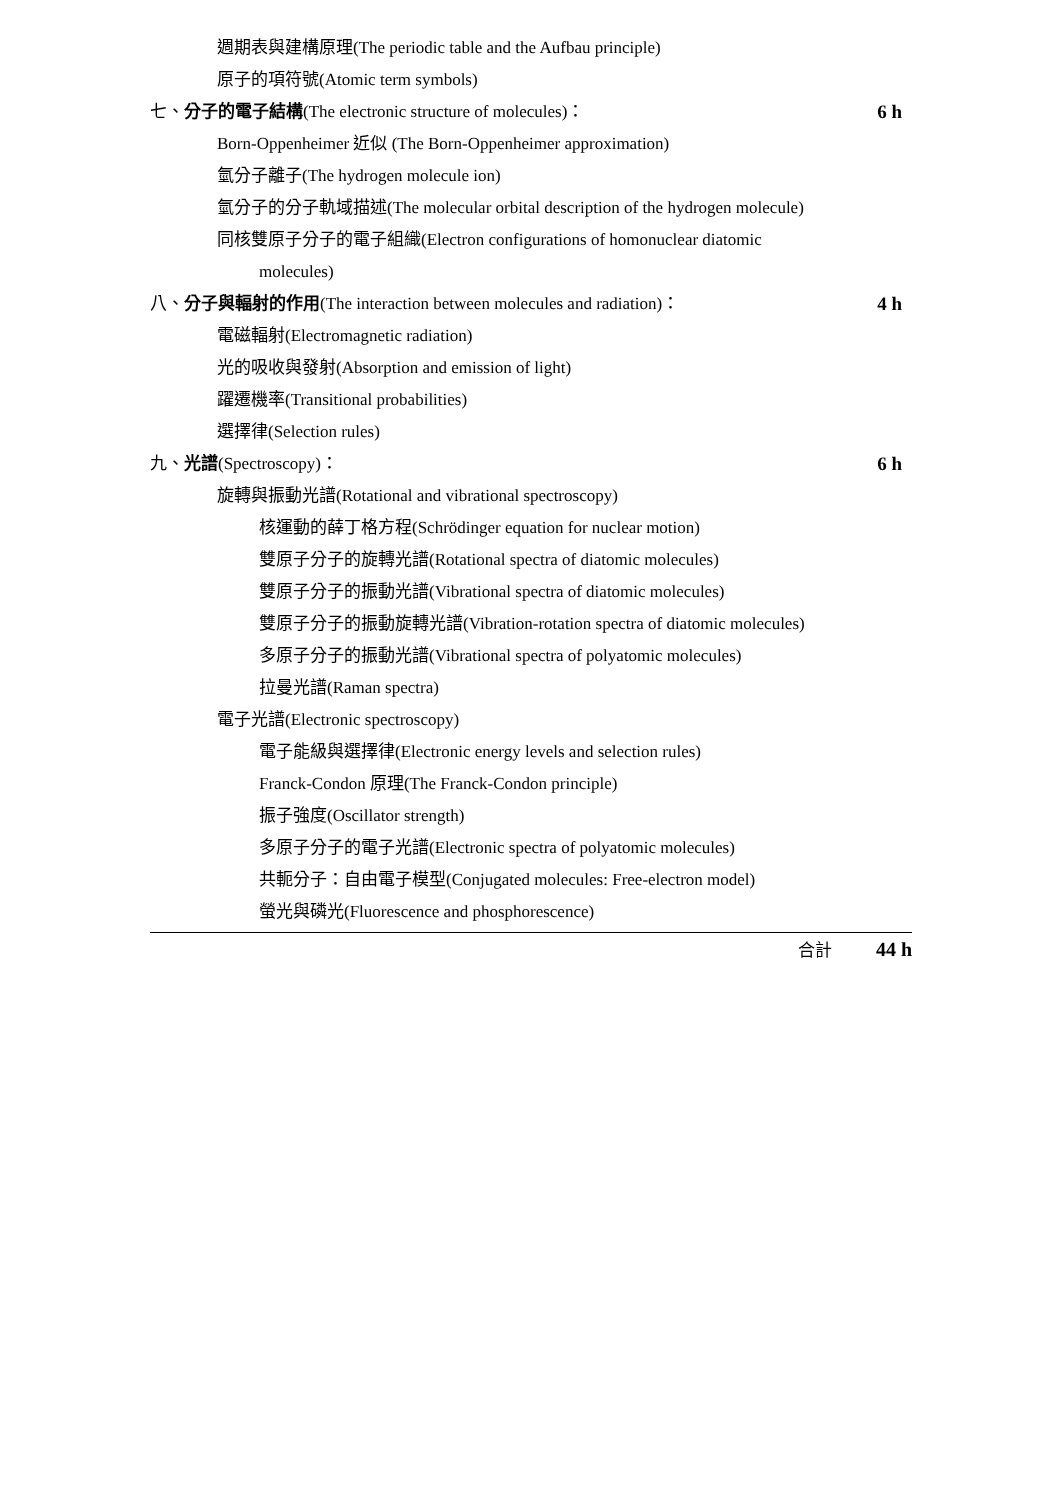週期表與建構原理(The periodic table and the Aufbau principle)
原子的項符號(Atomic term symbols)
七、分子的電子結構(The electronic structure of molecules)： 6 h
Born-Oppenheimer 近似 (The Born-Oppenheimer approximation)
氫分子離子(The hydrogen molecule ion)
氫分子的分子軌域描述(The molecular orbital description of the hydrogen molecule)
同核雙原子分子的電子組織(Electron configurations of homonuclear diatomic
molecules)
八、分子與輻射的作用(The interaction between molecules and radiation)： 4 h
電磁輻射(Electromagnetic radiation)
光的吸收與發射(Absorption and emission of light)
躍遷機率(Transitional probabilities)
選擇律(Selection rules)
九、光譜(Spectroscopy)： 6 h
旋轉與振動光譜(Rotational and vibrational spectroscopy)
核運動的薛丁格方程(Schrödinger equation for nuclear motion)
雙原子分子的旋轉光譜(Rotational spectra of diatomic molecules)
雙原子分子的振動光譜(Vibrational spectra of diatomic molecules)
雙原子分子的振動旋轉光譜(Vibration-rotation spectra of diatomic molecules)
多原子分子的振動光譜(Vibrational spectra of polyatomic molecules)
拉曼光譜(Raman spectra)
電子光譜(Electronic spectroscopy)
電子能級與選擇律(Electronic energy levels and selection rules)
Franck-Condon 原理(The Franck-Condon principle)
振子強度(Oscillator strength)
多原子分子的電子光譜(Electronic spectra of polyatomic molecules)
共軛分子：自由電子模型(Conjugated molecules: Free-electron model)
螢光與磷光(Fluorescence and phosphorescence)
合計 44 h